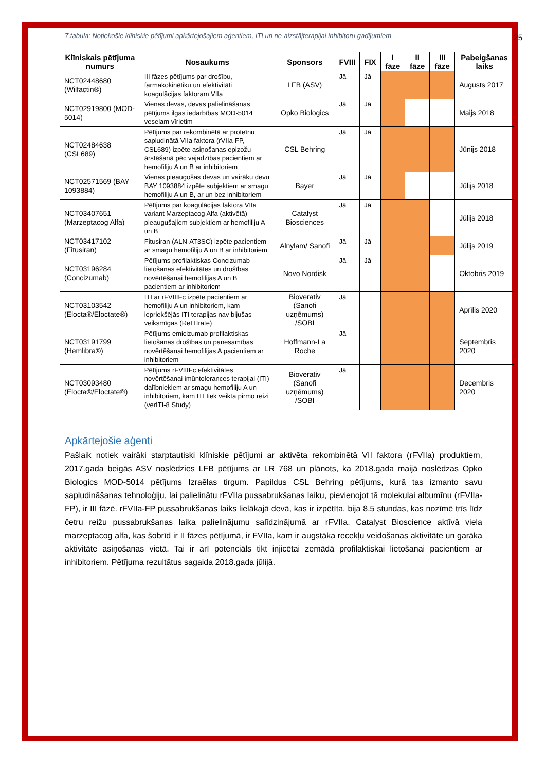25
7.tabula: Notiekošie klīniskie pētījumi apkārtejošajiem aģentiem, ITI un ne-aizstājterapijai inhibitoru gadījumiem
| Klīniskais pētījuma numurs | Nosaukums | Sponsors | FVIII | FIX | I fāze | II fāze | III fāze | Pabeigšanas laiks |
| --- | --- | --- | --- | --- | --- | --- | --- | --- |
| NCT02448680 (Wilfactin®) | III fāzes pētījums par drošību, farmakokinētiku un efektivitāti koagulācijas faktoram VIIa | LFB (ASV) | Jā | Jā | | | | Augusts 2017 |
| NCT02919800 (MOD-5014) | Vienas devas, devas palielināšanas pētījums ilgas iedarbības MOD-5014 veselam vīrietim | Opko Biologics | Jā | Jā | | | | Maijs 2018 |
| NCT02484638 (CSL689) | Pētījums par rekombinētā ar proteīnu sapludinātā VIIa faktora (rVIIa-FP, CSL689) izpēte asiņošanas epizožu ārstēšanā pēc vajadzības pacientiem ar hemofiliju A un B ar inhibitoriem | CSL Behring | Jā | Jā | | | | Jūnijs 2018 |
| NCT02571569 (BAY 1093884) | Vienas pieaugošas devas un vairāku devu BAY 1093884 izpēte subjektiem ar smagu hemofiliju A un B, ar un bez inhibitoriem | Bayer | Jā | Jā | | | | Jūlijs 2018 |
| NCT03407651 (Marzeptacog Alfa) | Pētījums par koagulācijas faktora VIIa variant Marzeptacog Alfa (aktivētā) pieaugušajiem subjektiem ar hemofiliju A un B | Catalyst Biosciences | Jā | Jā | | | | Jūlijs 2018 |
| NCT03417102 (Fitusiran) | Fitusiran (ALN-AT3SC) izpēte pacientiem ar smagu hemofiliju A un B ar inhibitoriem | Alnylam/ Sanofi | Jā | Jā | | | | Jūlijs 2019 |
| NCT03196284 (Concizumab) | Pētījums profilaktiskas Concizumab lietošanas efektivitātes un drošības novērtēšanai hemofilijas A un B pacientiem ar inhibitoriem | Novo Nordisk | Jā | Jā | | | | Oktobris 2019 |
| NCT03103542 (Elocta®/Eloctate®) | ITI ar rFVIIIFc izpēte pacientiem ar hemofiliju A un inhibitoriem, kam iepriekšējās ITI terapijas nav bijušas veiksmīgas (ReITIrate) | Bioverativ (Sanofi uzņēmums) /SOBI | Jā | | | | | Aprīlis 2020 |
| NCT03191799 (Hemlibra®) | Pētījums emicizumab profilaktiskas lietošanas drošības un panesamības novērtēšanai hemofilijas A pacientiem ar inhibitoriem | Hoffmann-La Roche | Jā | | | | | Septembris 2020 |
| NCT03093480 (Elocta®/Eloctate®) | Pētījums rFVIIIFc efektivitātes novērtēšanai imūntolerances terapijai (ITI) dalībniekiem ar smagu hemofiliju A un inhibitoriem, kam ITI tiek veikta pirmo reizi (verITI-8 Study) | Bioverativ (Sanofi uzņēmums) /SOBI | Jā | | | | | Decembris 2020 |
Apkārtejošie aģenti
Pašlaik notiek vairāki starptautiski klīniskie pētījumi ar aktivēta rekombinētā VII faktora (rFVIIa) produktiem, 2017.gada beigās ASV noslēdzies LFB pētījums ar LR 768 un plānots, ka 2018.gada maijā noslēdzas Opko Biologics MOD-5014 pētījums Izraēlas tirgum. Papildus CSL Behring pētījums, kurā tas izmanto savu sapludināšanas tehnoloģiju, lai palielinātu rFVIIa pussabrukšanas laiku, pievienojot tā molekulai albumīnu (rFVIIa-FP), ir III fāzē. rFVIIa-FP pussabrukšanas laiks lielākajā devā, kas ir izpētīta, bija 8.5 stundas, kas nozīmē trīs līdz četru reižu pussabrukšanas laika palielinājumu salīdzinājumā ar rFVIIa. Catalyst Bioscience aktīvā viela marzeptacog alfa, kas šobrīd ir II fāzes pētījumā, ir FVIIa, kam ir augstāka recekļu veidošanas aktivitāte un garāka aktivitāte asiņošanas vietā. Tai ir arī potenciāls tikt injicētai zemādā profilaktiskai lietošanai pacientiem ar inhibitoriem. Pētījuma rezultātus sagaida 2018.gada jūlijā.